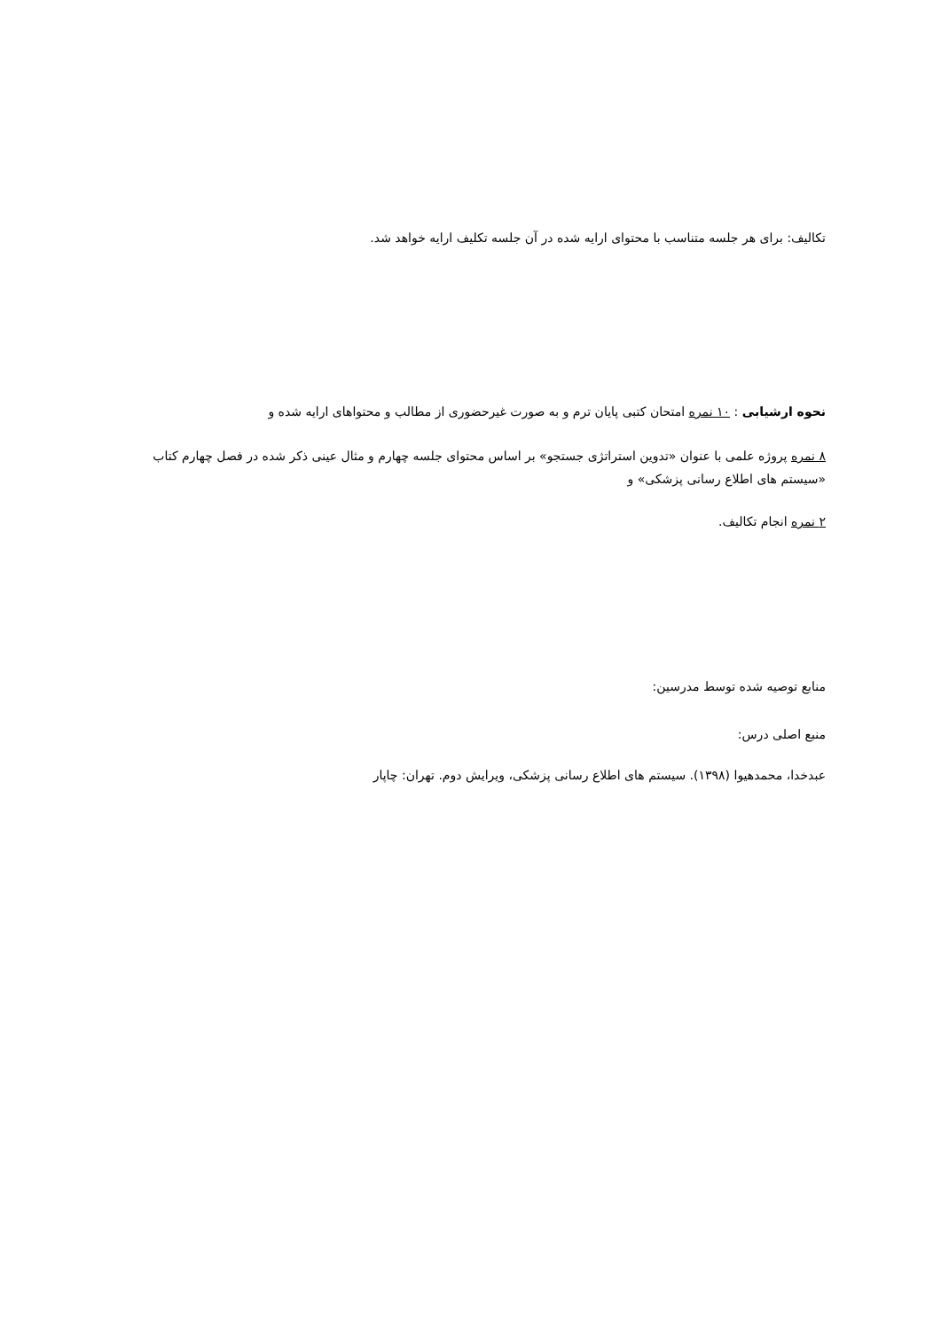تکالیف: برای هر جلسه متناسب با محتوای ارایه شده در آن جلسه تکلیف ارایه خواهد شد.
نحوه ارشیابی : ۱۰ نمره امتحان کتبی پایان ترم و به صورت غیرحضوری از مطالب و محتواهای ارایه شده و
۸ نمره پروژه علمی با عنوان «تدوین استراتژی جستجو» بر اساس محتوای جلسه چهارم و مثال عینی ذکر شده در فصل چهارم کتاب «سیستم های اطلاع رسانی پزشکی» و
۲ نمره انجام تکالیف.
منابع توصیه شده توسط مدرسین:
منبع اصلی درس:
عبدخدا، محمدهیوا (۱۳۹۸). سیستم های اطلاع رسانی پزشکی، ویرایش دوم. تهران: چاپار